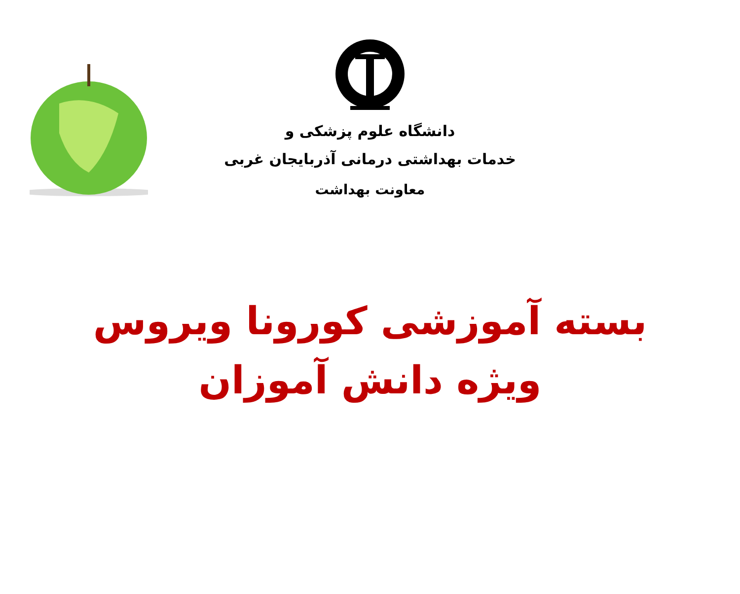دانشگاه علوم پزشکی و
خدمات بهداشتی درمانی آذربایجان غربی
معاونت بهداشت
بسته آموزشی کورونا ویروس
ویژه دانش آموزان